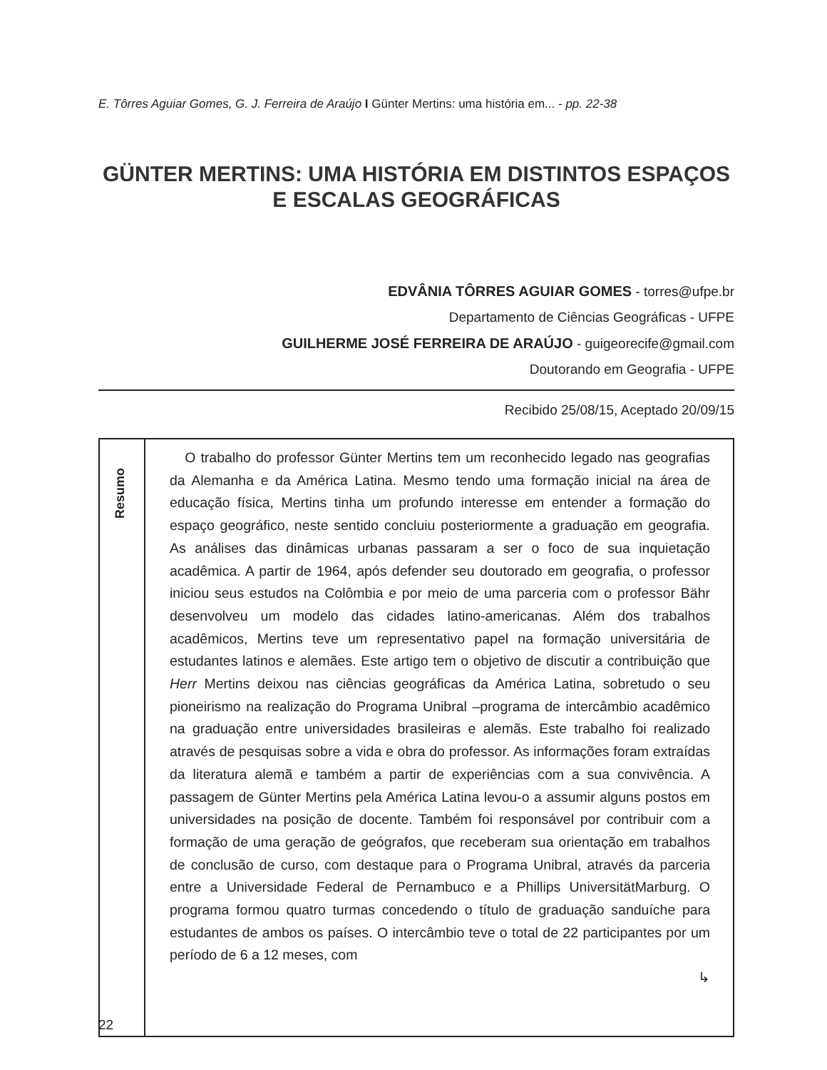E. Tôrres Aguiar Gomes, G. J. Ferreira de Araújo I Günter Mertins: uma história em... - pp. 22-38
GÜNTER MERTINS: UMA HISTÓRIA EM DISTINTOS ESPAÇOS E ESCALAS GEOGRÁFICAS
EDVÂNIA TÔRRES AGUIAR GOMES - torres@ufpe.br
Departamento de Ciências Geográficas - UFPE
GUILHERME JOSÉ FERREIRA DE ARAÚJO - guigeorecife@gmail.com
Doutorando em Geografia - UFPE
Recibido 25/08/15, Aceptado 20/09/15
Resumo
O trabalho do professor Günter Mertins tem um reconhecido legado nas geografias da Alemanha e da América Latina. Mesmo tendo uma formação inicial na área de educação física, Mertins tinha um profundo interesse em entender a formação do espaço geográfico, neste sentido concluiu posteriormente a graduação em geografia. As análises das dinâmicas urbanas passaram a ser o foco de sua inquietação acadêmica. A partir de 1964, após defender seu doutorado em geografia, o professor iniciou seus estudos na Colômbia e por meio de uma parceria com o professor Bähr desenvolveu um modelo das cidades latino-americanas. Além dos trabalhos acadêmicos, Mertins teve um representativo papel na formação universitária de estudantes latinos e alemães. Este artigo tem o objetivo de discutir a contribuição que Herr Mertins deixou nas ciências geográficas da América Latina, sobretudo o seu pioneirismo na realização do Programa Unibral –programa de intercâmbio acadêmico na graduação entre universidades brasileiras e alemãs. Este trabalho foi realizado através de pesquisas sobre a vida e obra do professor. As informações foram extraídas da literatura alemã e também a partir de experiências com a sua convivência. A passagem de Günter Mertins pela América Latina levou-o a assumir alguns postos em universidades na posição de docente. Também foi responsável por contribuir com a formação de uma geração de geógrafos, que receberam sua orientação em trabalhos de conclusão de curso, com destaque para o Programa Unibral, através da parceria entre a Universidade Federal de Pernambuco e a Phillips UniversitätMarburg. O programa formou quatro turmas concedendo o título de graduação sanduíche para estudantes de ambos os países. O intercâmbio teve o total de 22 participantes por um período de 6 a 12 meses, com
↳
22